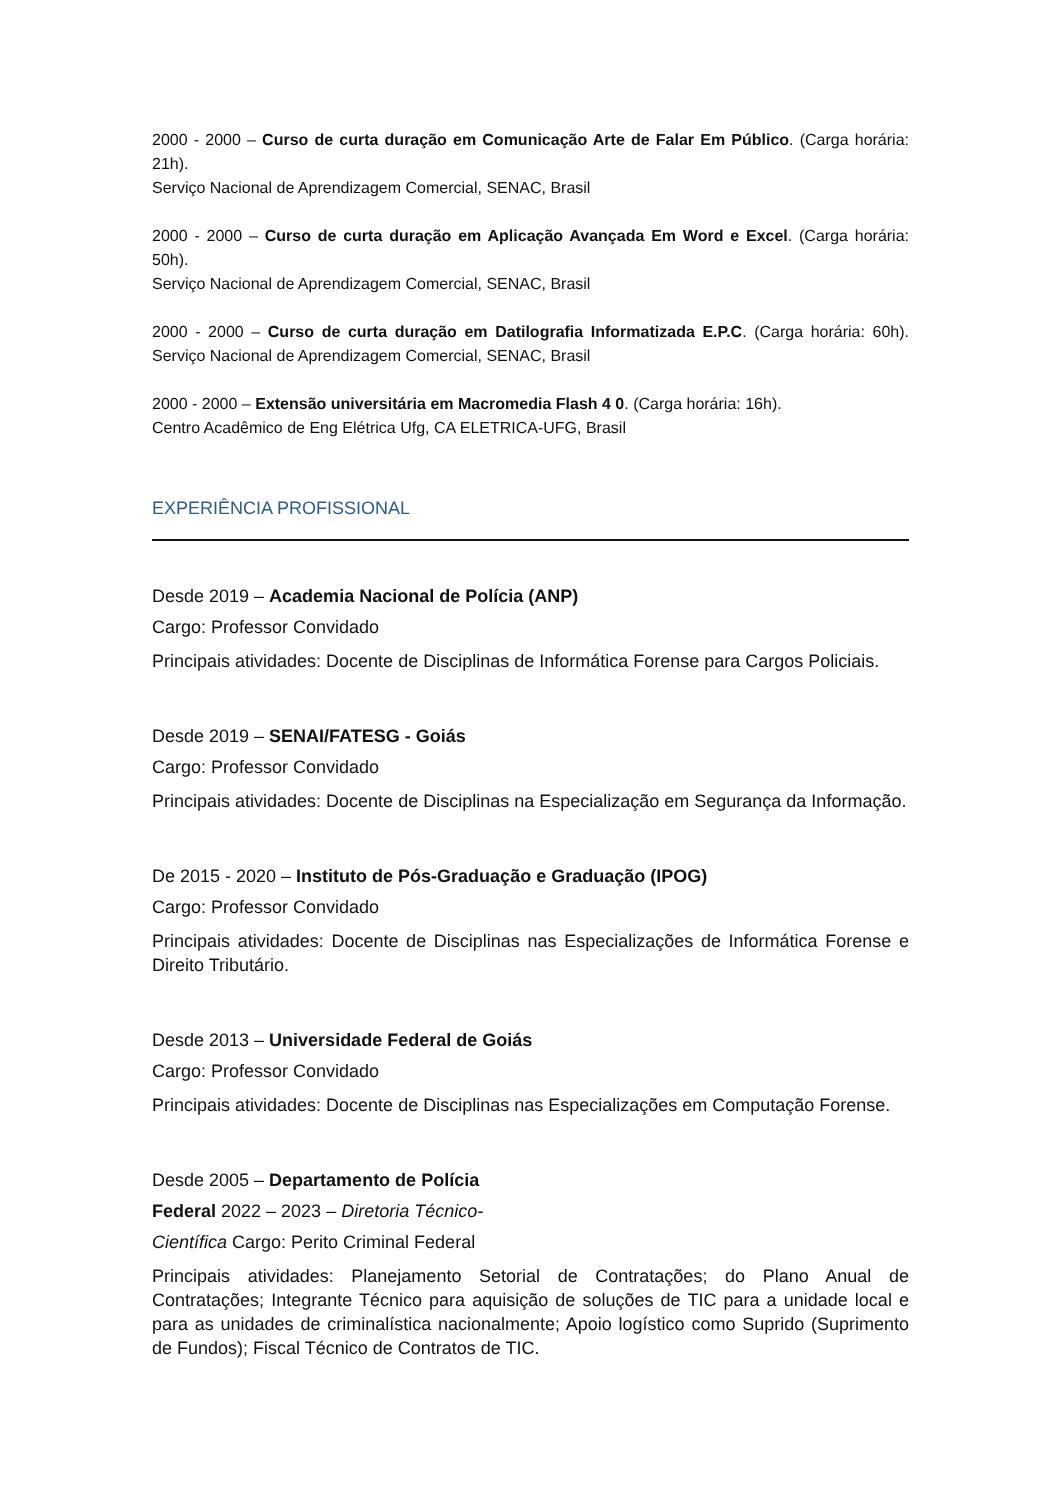2000 - 2000 – Curso de curta duração em Comunicação Arte de Falar Em Público. (Carga horária: 21h).
Serviço Nacional de Aprendizagem Comercial, SENAC, Brasil
2000 - 2000 – Curso de curta duração em Aplicação Avançada Em Word e Excel. (Carga horária: 50h).
Serviço Nacional de Aprendizagem Comercial, SENAC, Brasil
2000 - 2000 – Curso de curta duração em Datilografia Informatizada E.P.C. (Carga horária: 60h). Serviço Nacional de Aprendizagem Comercial, SENAC, Brasil
2000 - 2000 – Extensão universitária em Macromedia Flash 4 0. (Carga horária: 16h).
Centro Acadêmico de Eng Elétrica Ufg, CA ELETRICA-UFG, Brasil
EXPERIÊNCIA PROFISSIONAL
Desde 2019 – Academia Nacional de Polícia (ANP)
Cargo: Professor Convidado
Principais atividades: Docente de Disciplinas de Informática Forense para Cargos Policiais.
Desde 2019 – SENAI/FATESG - Goiás
Cargo: Professor Convidado
Principais atividades: Docente de Disciplinas na Especialização em Segurança da Informação.
De 2015 - 2020 – Instituto de Pós-Graduação e Graduação (IPOG)
Cargo: Professor Convidado
Principais atividades: Docente de Disciplinas nas Especializações de Informática Forense e Direito Tributário.
Desde 2013 – Universidade Federal de Goiás
Cargo: Professor Convidado
Principais atividades: Docente de Disciplinas nas Especializações em Computação Forense.
Desde 2005 – Departamento de Polícia
Federal 2022 – 2023 – Diretoria Técnico-
Científica Cargo: Perito Criminal Federal
Principais atividades: Planejamento Setorial de Contratações; do Plano Anual de Contratações; Integrante Técnico para aquisição de soluções de TIC para a unidade local e para as unidades de criminalística nacionalmente; Apoio logístico como Suprido (Suprimento de Fundos); Fiscal Técnico de Contratos de TIC.